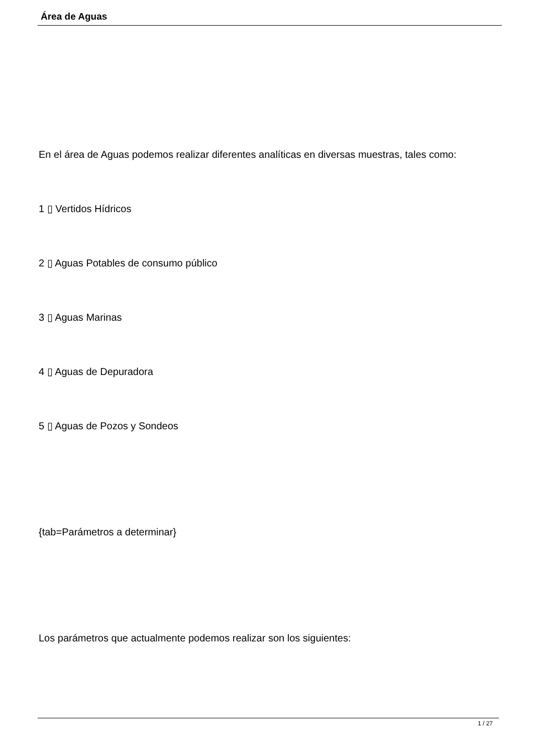Área de Aguas
En el área de Aguas podemos realizar diferentes analíticas en diversas muestras, tales como:
1 ▯ Vertidos Hídricos
2 ▯ Aguas Potables de consumo público
3 ▯ Aguas Marinas
4 ▯ Aguas de Depuradora
5 ▯ Aguas de Pozos y Sondeos
{tab=Parámetros a determinar}
Los parámetros que actualmente podemos realizar son los siguientes:
1 / 27